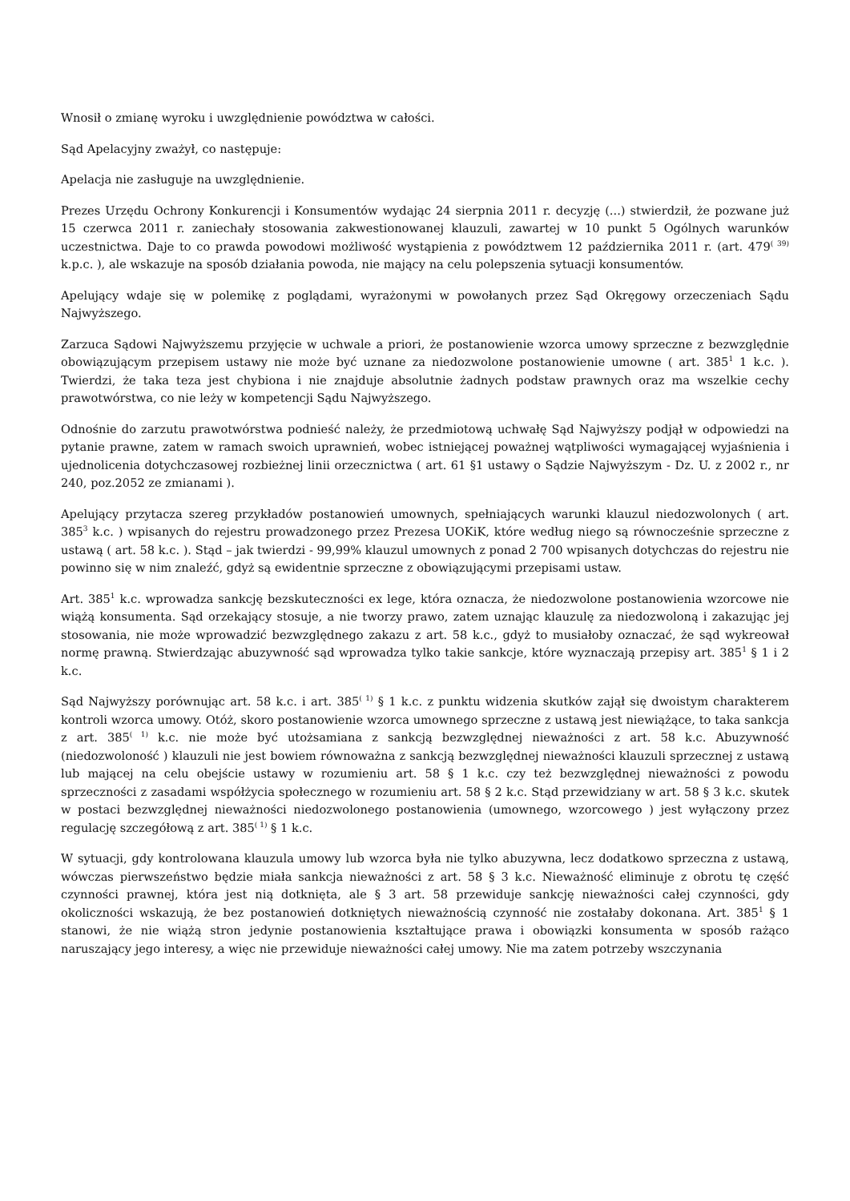Wnosił o zmianę wyroku i uwzględnienie powództwa w całości.
Sąd Apelacyjny zważył, co następuje:
Apelacja nie zasługuje na uwzględnienie.
Prezes Urzędu Ochrony Konkurencji i Konsumentów wydając 24 sierpnia 2011 r. decyzję (...) stwierdził, że pozwane już 15 czerwca 2011 r. zaniechały stosowania zakwestionowanej klauzuli, zawartej w 10 punkt 5 Ogólnych warunków uczestnictwa. Daje to co prawda powodowi możliwość wystąpienia z powództwem 12 października 2011 r. (art. 479<sup>( 39)</sup> k.p.c. ), ale wskazuje na sposób działania powoda, nie mający na celu polepszenia sytuacji konsumentów.
Apelujący wdaje się w polemikę z poglądami, wyrażonymi w powołanych przez Sąd Okręgowy orzeczeniach Sądu Najwyższego.
Zarzuca Sądowi Najwyższemu przyjęcie w uchwale a priori, że postanowienie wzorca umowy sprzeczne z bezwzględnie obowiązującym przepisem ustawy nie może być uznane za niedozwolone postanowienie umowne ( art. 385<sup>1</sup> 1 k.c. ). Twierdzi, że taka teza jest chybiona i nie znajduje absolutnie żadnych podstaw prawnych oraz ma wszelkie cechy prawotwórstwa, co nie leży w kompetencji Sądu Najwyższego.
Odnośnie do zarzutu prawotwórstwa podnieść należy, że przedmiotową uchwałę Sąd Najwyższy podjął w odpowiedzi na pytanie prawne, zatem w ramach swoich uprawnień, wobec istniejącej poważnej wątpliwości wymagającej wyjaśnienia i ujednolicenia dotychczasowej rozbieżnej linii orzecznictwa ( art. 61 §1 ustawy o Sądzie Najwyższym - Dz. U. z 2002 r., nr 240, poz.2052 ze zmianami ).
Apelujący przytacza szereg przykładów postanowień umownych, spełniających warunki klauzul niedozwolonych ( art. 385<sup>3</sup> k.c. ) wpisanych do rejestru prowadzonego przez Prezesa UOKiK, które według niego są równocześnie sprzeczne z ustawą ( art. 58 k.c. ). Stąd – jak twierdzi - 99,99% klauzul umownych z ponad 2 700 wpisanych dotychczas do rejestru nie powinno się w nim znaleźć, gdyż są ewidentnie sprzeczne z obowiązującymi przepisami ustaw.
Art. 385<sup>1</sup> k.c. wprowadza sankcję bezskuteczności ex lege, która oznacza, że niedozwolone postanowienia wzorcowe nie wiążą konsumenta. Sąd orzekający stosuje, a nie tworzy prawo, zatem uznając klauzulę za niedozwoloną i zakazując jej stosowania, nie może wprowadzić bezwzględnego zakazu z art. 58 k.c., gdyż to musiałoby oznaczać, że sąd wykreował normę prawną. Stwierdzając abuzywność sąd wprowadza tylko takie sankcje, które wyznaczają przepisy art. 385<sup>1</sup> § 1 i 2 k.c.
Sąd Najwyższy porównując art. 58 k.c. i art. 385<sup>( 1)</sup> § 1 k.c. z punktu widzenia skutków zajął się dwoistym charakterem kontroli wzorca umowy. Otóż, skoro postanowienie wzorca umownego sprzeczne z ustawą jest niewiążące, to taka sankcja z art. 385<sup>( 1)</sup> k.c. nie może być utożsamiana z sankcją bezwzględnej nieważności z art. 58 k.c. Abuzywność (niedozwoloność ) klauzuli nie jest bowiem równoważna z sankcją bezwzględnej nieważności klauzuli sprzecznej z ustawą lub mającej na celu obejście ustawy w rozumieniu art. 58 § 1 k.c. czy też bezwzględnej nieważności z powodu sprzeczności z zasadami współżycia społecznego w rozumieniu art. 58 § 2 k.c. Stąd przewidziany w art. 58 § 3 k.c. skutek w postaci bezwzględnej nieważności niedozwolonego postanowienia (umownego, wzorcowego ) jest wyłączony przez regulację szczegółową z art. 385<sup>( 1)</sup> § 1 k.c.
W sytuacji, gdy kontrolowana klauzula umowy lub wzorca była nie tylko abuzywna, lecz dodatkowo sprzeczna z ustawą, wówczas pierwszeństwo będzie miała sankcja nieważności z art. 58 § 3 k.c. Nieważność eliminuje z obrotu tę część czynności prawnej, która jest nią dotknięta, ale § 3 art. 58 przewiduje sankcję nieważności całej czynności, gdy okoliczności wskazują, że bez postanowień dotkniętych nieważnością czynność nie zostałaby dokonana. Art. 385<sup>1</sup> § 1 stanowi, że nie wiążą stron jedynie postanowienia kształtujące prawa i obowiązki konsumenta w sposób rażąco naruszający jego interesy, a więc nie przewiduje nieważności całej umowy. Nie ma zatem potrzeby wszczynania